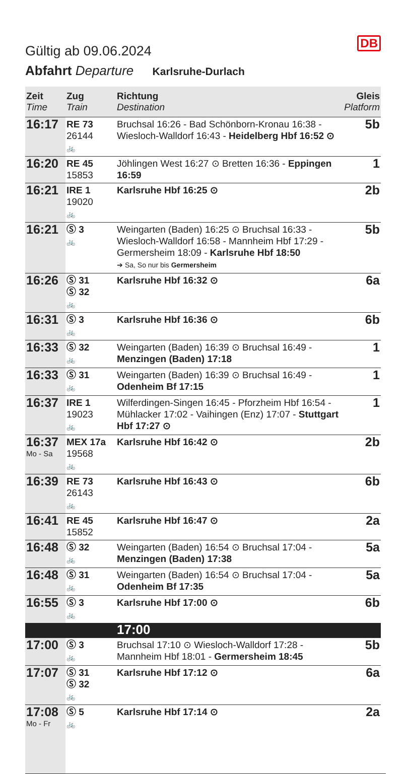DB
Gültig ab 09.06.2024
Abfahrt Departure Karlsruhe-Durlach
| Zeit Time | Zug Train | Richtung Destination | Gleis Platform |
| --- | --- | --- | --- |
| 16:17 | RE 73 26144 🚲 | Bruchsal 16:26 - Bad Schönborn-Kronau 16:38 - Wiesloch-Walldorf 16:43 - Heidelberg Hbf 16:52 ⊙ | 5b |
| 16:20 | RE 45 15853 | Jöhlingen West 16:27 ⊙ Bretten 16:36 - Eppingen 16:59 | 1 |
| 16:21 | IRE 1 19020 🚲 | Karlsruhe Hbf 16:25 ⊙ | 2b |
| 16:21 | Ⓢ 3 🚲 | Weingarten (Baden) 16:25 ⊙ Bruchsal 16:33 - Wiesloch-Walldorf 16:58 - Mannheim Hbf 17:29 - Germersheim 18:09 - Karlsruhe Hbf 18:50 ➔ Sa, So nur bis Germersheim | 5b |
| 16:26 | Ⓢ 31 Ⓢ 32 🚲 | Karlsruhe Hbf 16:32 ⊙ | 6a |
| 16:31 | Ⓢ 3 🚲 | Karlsruhe Hbf 16:36 ⊙ | 6b |
| 16:33 | Ⓢ 32 🚲 | Weingarten (Baden) 16:39 ⊙ Bruchsal 16:49 - Menzingen (Baden) 17:18 | 1 |
| 16:33 | Ⓢ 31 🚲 | Weingarten (Baden) 16:39 ⊙ Bruchsal 16:49 - Odenheim Bf 17:15 | 1 |
| 16:37 | IRE 1 19023 🚲 | Wilferdingen-Singen 16:45 - Pforzheim Hbf 16:54 - Mühlacker 17:02 - Vaihingen (Enz) 17:07 - Stuttgart Hbf 17:27 ⊙ | 1 |
| 16:37 Mo - Sa | MEX 17a 19568 🚲 | Karlsruhe Hbf 16:42 ⊙ | 2b |
| 16:39 | RE 73 26143 🚲 | Karlsruhe Hbf 16:43 ⊙ | 6b |
| 16:41 | RE 45 15852 | Karlsruhe Hbf 16:47 ⊙ | 2a |
| 16:48 | Ⓢ 32 🚲 | Weingarten (Baden) 16:54 ⊙ Bruchsal 17:04 - Menzingen (Baden) 17:38 | 5a |
| 16:48 | Ⓢ 31 🚲 | Weingarten (Baden) 16:54 ⊙ Bruchsal 17:04 - Odenheim Bf 17:35 | 5a |
| 16:55 | Ⓢ 3 🚲 | Karlsruhe Hbf 17:00 ⊙ | 6b |
| | | 17:00 | |
| 17:00 | Ⓢ 3 🚲 | Bruchsal 17:10 ⊙ Wiesloch-Walldorf 17:28 - Mannheim Hbf 18:01 - Germersheim 18:45 | 5b |
| 17:07 | Ⓢ 31 Ⓢ 32 🚲 | Karlsruhe Hbf 17:12 ⊙ | 6a |
| 17:08 Mo - Fr | Ⓢ 5 🚲 | Karlsruhe Hbf 17:14 ⊙ | 2a |